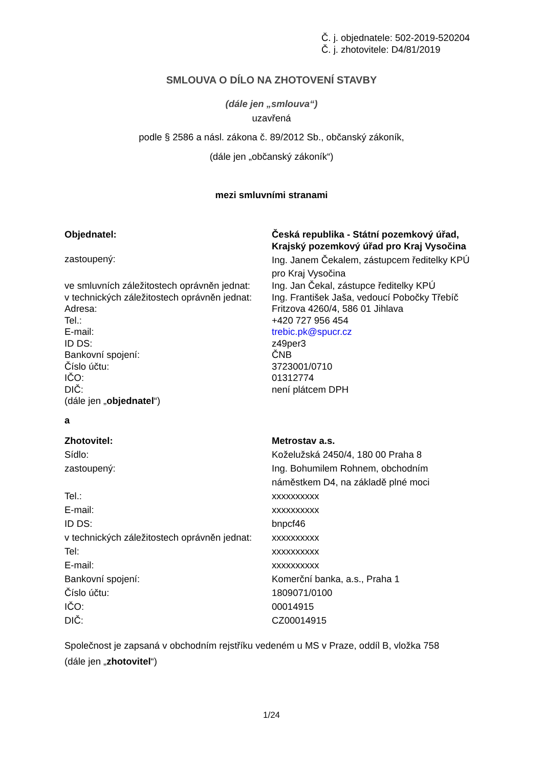Č. j. objednatele: 502-2019-520204
Č. j. zhotovitele: D4/81/2019
SMLOUVA O DÍLO NA ZHOTOVENÍ STAVBY
(dále jen „smlouva“)
uzavřená
podle § 2586 a násl. zákona č. 89/2012 Sb., občanský zákoník,
(dále jen „občanský zákoník“)
mezi smluvními stranami
| Objednatel: | Česká republika - Státní pozemkový úřad, Krajský pozemkový úřad pro Kraj Vysočina |
| zastoupený: | Ing. Janem Čekalem, zástupcem ředitelky KPÚ pro Kraj Vysočina |
| ve smluvních záležitostech oprávněn jednat: | Ing. Jan Čekal, zástupce ředitelky KPÚ |
| v technických záležitostech oprávněn jednat: | Ing. František Jaša, vedoucí Pobočky Třebíč |
| Adresa: | Fritzova 4260/4, 586 01 Jihlava |
| Tel.: | +420 727 956 454 |
| E-mail: | trebic.pk@spucr.cz |
| ID DS: | z49per3 |
| Bankovní spojení: | ČNB |
| Číslo účtu: | 3723001/0710 |
| IČO: | 01312774 |
| DIČ: | není plátcem DPH |
| (dále jen „ objednatel “) | |
| a | |
| Zhotovitel: | Metrostav a.s. |
| Sídlo: | Koželužská 2450/4, 180 00 Praha 8 |
| zastoupený: | Ing. Bohumilem Rohnem, obchodním náměstkem D4, na základě plné moci |
| Tel.: | xxxxxxxxxx |
| E-mail: | xxxxxxxxxx |
| ID DS: | bnpcf46 |
| v technických záležitostech oprávněn jednat: | xxxxxxxxxx |
| Tel: | xxxxxxxxxx |
| E-mail: | xxxxxxxxxx |
| Bankovní spojení: | Komerční banka, a.s., Praha 1 |
| Číslo účtu: | 1809071/0100 |
| IČO: | 00014915 |
| DIČ: | CZ00014915 |
Společnost je zapsaná v obchodním rejstříku vedeném u MS v Praze, oddíl B, vložka 758
(dále jen „zhotovitel“)
1/24